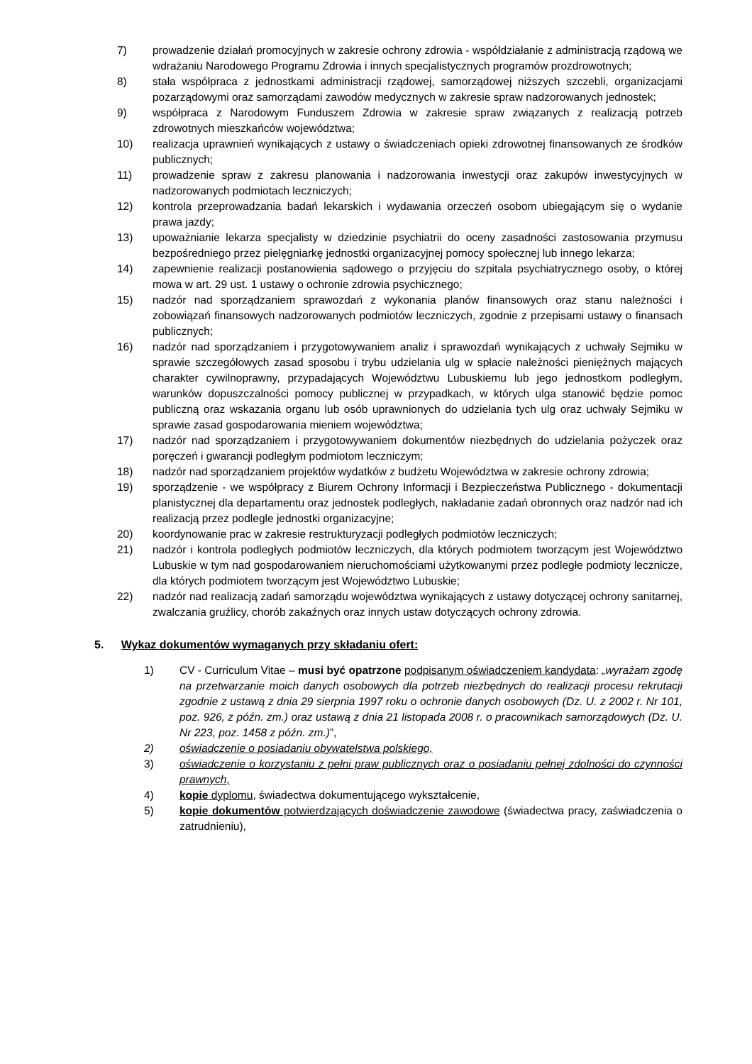7) prowadzenie działań promocyjnych w zakresie ochrony zdrowia - współdziałanie z administracją rządową we wdrażaniu Narodowego Programu Zdrowia i innych specjalistycznych programów prozdrowotnych;
8) stała współpraca z jednostkami administracji rządowej, samorządowej niższych szczebli, organizacjami pozarządowymi oraz samorządami zawodów medycznych w zakresie spraw nadzorowanych jednostek;
9) współpraca z Narodowym Funduszem Zdrowia w zakresie spraw związanych z realizacją potrzeb zdrowotnych mieszkańców województwa;
10) realizacja uprawnień wynikających z ustawy o świadczeniach opieki zdrowotnej finansowanych ze środków publicznych;
11) prowadzenie spraw z zakresu planowania i nadzorowania inwestycji oraz zakupów inwestycyjnych w nadzorowanych podmiotach leczniczych;
12) kontrola przeprowadzania badań lekarskich i wydawania orzeczeń osobom ubiegającym się o wydanie prawa jazdy;
13) upoważnianie lekarza specjalisty w dziedzinie psychiatrii do oceny zasadności zastosowania przymusu bezpośredniego przez pielęgniarkę jednostki organizacyjnej pomocy społecznej lub innego lekarza;
14) zapewnienie realizacji postanowienia sądowego o przyjęciu do szpitala psychiatrycznego osoby, o której mowa w art. 29 ust. 1 ustawy o ochronie zdrowia psychicznego;
15) nadzór nad sporządzaniem sprawozdań z wykonania planów finansowych oraz stanu należności i zobowiązań finansowych nadzorowanych podmiotów leczniczych, zgodnie z przepisami ustawy o finansach publicznych;
16) nadzór nad sporządzaniem i przygotowywaniem analiz i sprawozdań wynikających z uchwały Sejmiku w sprawie szczegółowych zasad sposobu i trybu udzielania ulg w spłacie należności pieniężnych mających charakter cywilnoprawny, przypadających Województwu Lubuskiemu lub jego jednostkom podległym, warunków dopuszczalności pomocy publicznej w przypadkach, w których ulga stanowić będzie pomoc publiczną oraz wskazania organu lub osób uprawnionych do udzielania tych ulg oraz uchwały Sejmiku w sprawie zasad gospodarowania mieniem województwa;
17) nadzór nad sporządzaniem i przygotowywaniem dokumentów niezbędnych do udzielania pożyczek oraz poręczeń i gwarancji podległym podmiotom leczniczym;
18) nadzór nad sporządzaniem projektów wydatków z budżetu Województwa w zakresie ochrony zdrowia;
19) sporządzenie - we współpracy z Biurem Ochrony Informacji i Bezpieczeństwa Publicznego - dokumentacji planistycznej dla departamentu oraz jednostek podległych, nakładanie zadań obronnych oraz nadzór nad ich realizacją przez podlegle jednostki organizacyjne;
20) koordynowanie prac w zakresie restrukturyzacji podległych podmiotów leczniczych;
21) nadzór i kontrola podległych podmiotów leczniczych, dla których podmiotem tworzącym jest Województwo Lubuskie w tym nad gospodarowaniem nieruchomościami użytkowanymi przez podległe podmioty lecznicze, dla których podmiotem tworzącym jest Województwo Lubuskie;
22) nadzór nad realizacją zadań samorządu województwa wynikających z ustawy dotyczącej ochrony sanitarnej, zwalczania gruźlicy, chorób zakaźnych oraz innych ustaw dotyczących ochrony zdrowia.
5. Wykaz dokumentów wymaganych przy składaniu ofert:
1) CV - Curriculum Vitae – musi być opatrzone podpisanym oświadczeniem kandydata: „wyrażam zgodę na przetwarzanie moich danych osobowych dla potrzeb niezbędnych do realizacji procesu rekrutacji zgodnie z ustawą z dnia 29 sierpnia 1997 roku o ochronie danych osobowych (Dz. U. z 2002 r. Nr 101, poz. 926, z późn. zm.) oraz ustawą z dnia 21 listopada 2008 r. o pracownikach samorządowych (Dz. U. Nr 223, poz. 1458 z późn. zm.)”,
2) oświadczenie o posiadaniu obywatelstwa polskiego,
3) oświadczenie o korzystaniu z pełni praw publicznych oraz o posiadaniu pełnej zdolności do czynności prawnych,
4) kopie dyplomu, świadectwa dokumentującego wykształcenie,
5) kopie dokumentów potwierdzających doświadczenie zawodowe (świadectwa pracy, zaświadczenia o zatrudnieniu),